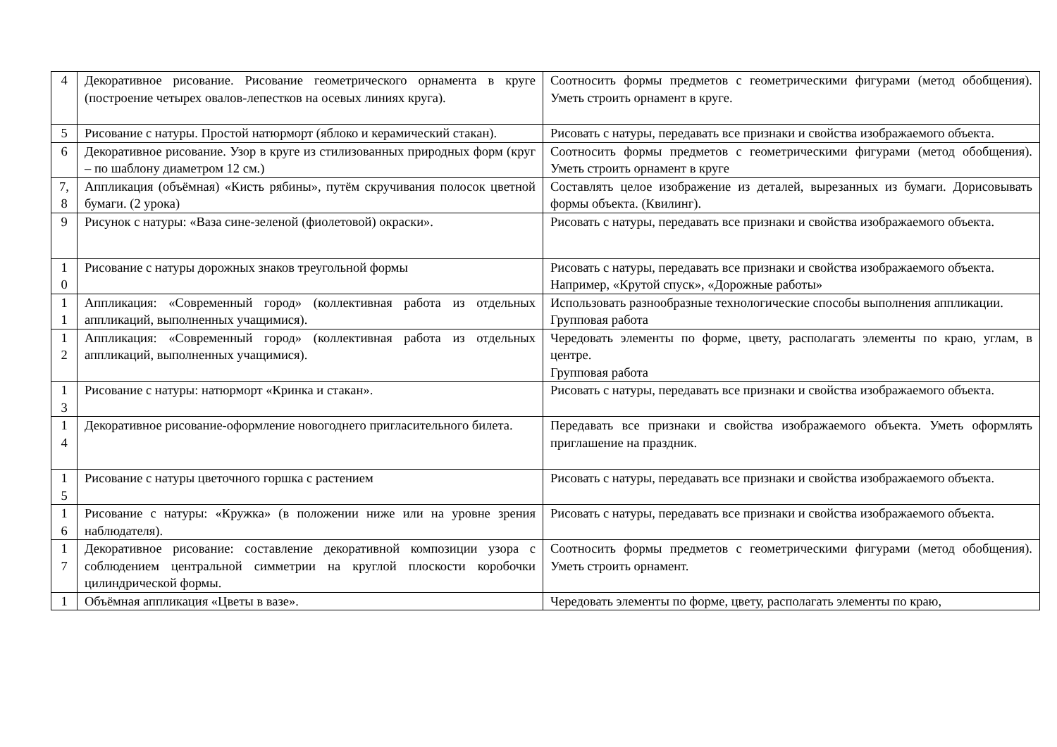| 4 | Декоративное рисование. Рисование геометрического орнамента в круге (построение четырех овалов-лепестков на осевых линиях круга). | Соотносить формы предметов с геометрическими фигурами (метод обобщения). Уметь строить орнамент в круге. |
| 5 | Рисование с натуры. Простой натюрморт (яблоко и керамический стакан). | Рисовать с натуры, передавать все признаки и свойства изображаемого объекта. |
| 6 | Декоративное рисование. Узор в круге из стилизованных природных форм (круг – по шаблону диаметром 12 см.) | Соотносить формы предметов с геометрическими фигурами (метод обобщения). Уметь строить орнамент в круге |
| 7, 8 | Аппликация (объёмная) «Кисть рябины», путём скручивания полосок цветной бумаги. (2 урока) | Составлять целое изображение из деталей, вырезанных из бумаги. Дорисовывать формы объекта. (Квилинг). |
| 9 | Рисунок с натуры: «Ваза сине-зеленой (фиолетовой) окраски». | Рисовать с натуры, передавать все признаки и свойства изображаемого объекта. |
| 1 0 | Рисование с натуры дорожных знаков треугольной формы | Рисовать с натуры, передавать все признаки и свойства изображаемого объекта. Например, «Крутой спуск», «Дорожные работы» |
| 1 1 | Аппликация: «Современный город» (коллективная работа из отдельных аппликаций, выполненных учащимися). | Использовать разнообразные технологические способы выполнения аппликации. Групповая работа |
| 1 2 | Аппликация: «Современный город» (коллективная работа из отдельных аппликаций, выполненных учащимися). | Чередовать элементы по форме, цвету, располагать элементы по краю, углам, в центре. Групповая работа |
| 1 3 | Рисование с натуры: натюрморт «Кринка и стакан». | Рисовать с натуры, передавать все признаки и свойства изображаемого объекта. |
| 1 4 | Декоративное рисование-оформление новогоднего пригласительного билета. | Передавать все признаки и свойства изображаемого объекта. Уметь оформлять приглашение на праздник. |
| 1 5 | Рисование с натуры цветочного горшка с растением | Рисовать с натуры, передавать все признаки и свойства изображаемого объекта. |
| 1 6 | Рисование с натуры: «Кружка» (в положении ниже или на уровне зрения наблюдателя). | Рисовать с натуры, передавать все признаки и свойства изображаемого объекта. |
| 1 7 | Декоративное рисование: составление декоративной композиции узора с соблюдением центральной симметрии на круглой плоскости коробочки цилиндрической формы. | Соотносить формы предметов с геометрическими фигурами (метод обобщения). Уметь строить орнамент. |
| 1 | Объёмная аппликация «Цветы в вазе». | Чередовать элементы по форме, цвету, располагать элементы по краю, |